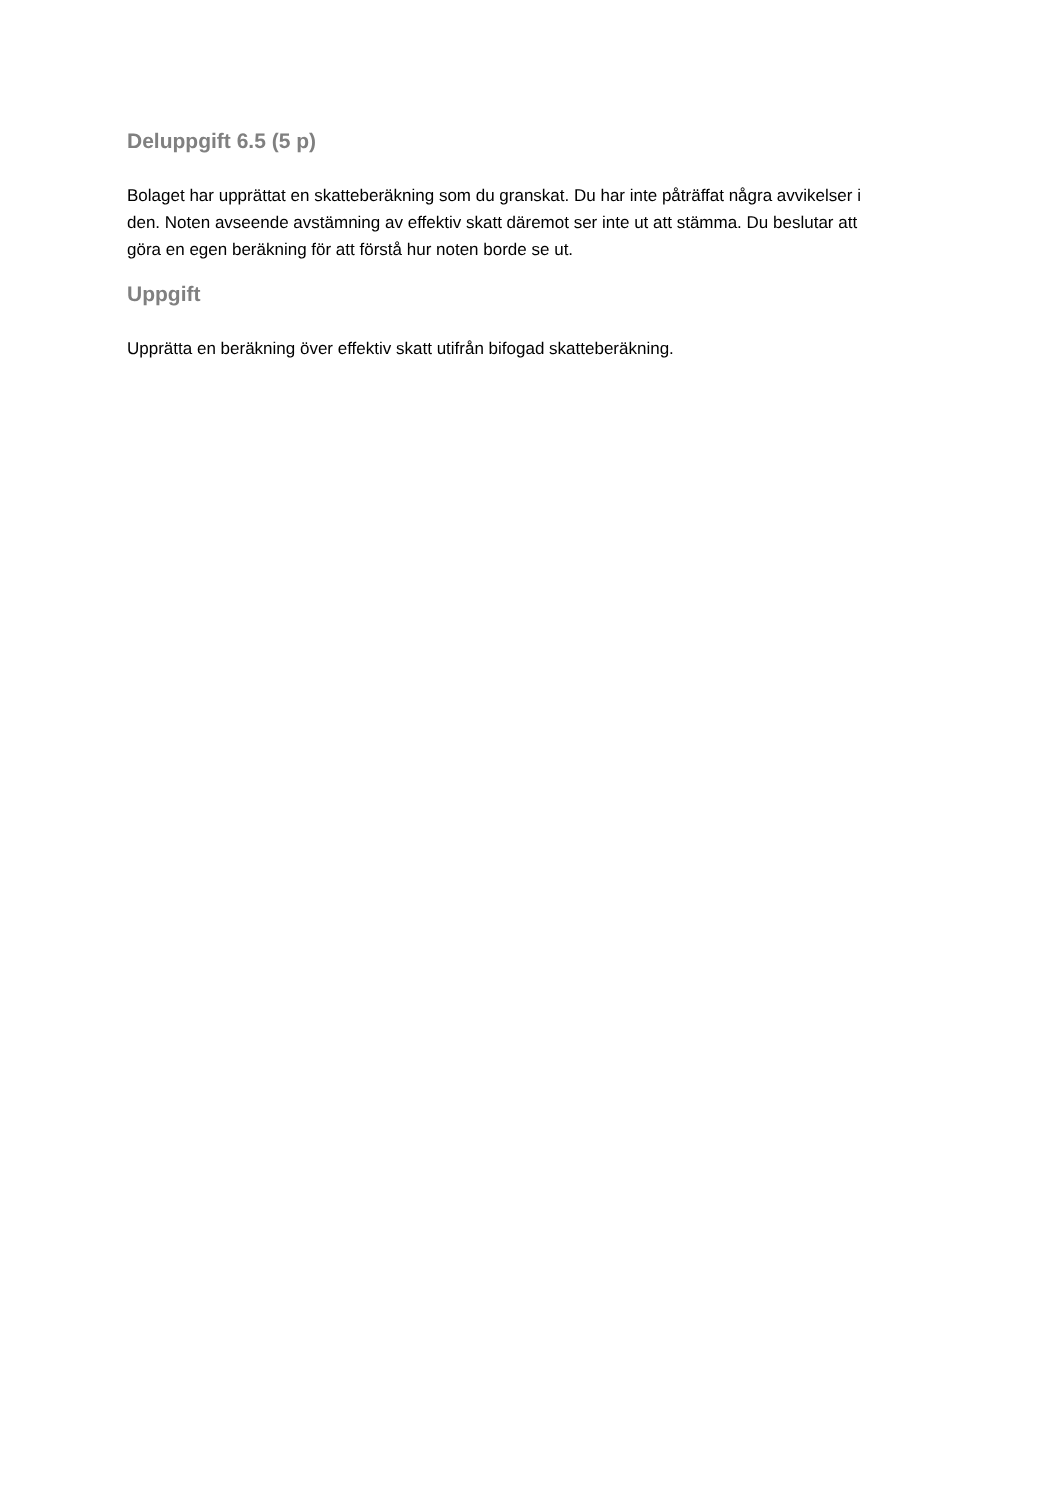Deluppgift 6.5 (5 p)
Bolaget har upprättat en skatteberäkning som du granskat. Du har inte påträffat några avvikelser i den. Noten avseende avstämning av effektiv skatt däremot ser inte ut att stämma. Du beslutar att göra en egen beräkning för att förstå hur noten borde se ut.
Uppgift
Upprätta en beräkning över effektiv skatt utifrån bifogad skatteberäkning.